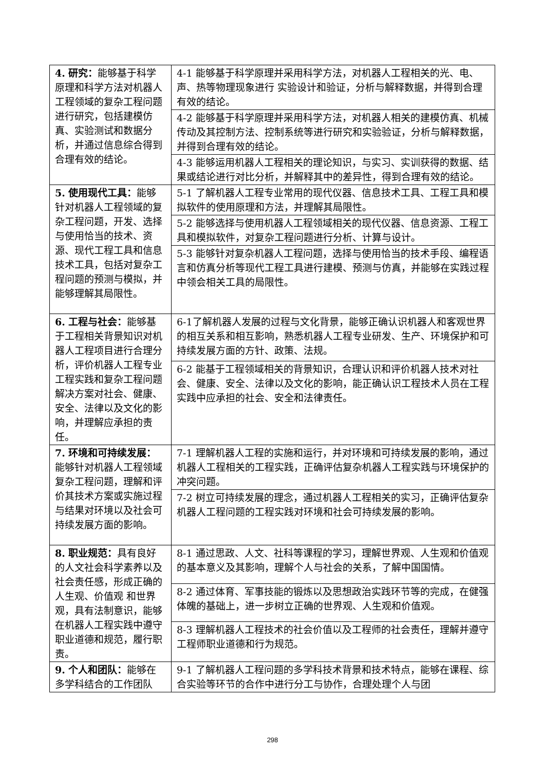| 4. 研究： 能够基于科学原理和科学方法对机器人工程领域的复杂工程问题进行研究，包括建模仿真、实验测试和数据分析，并通过信息综合得到合理有效的结论。 | 4-1 能够基于科学原理并采用科学方法，对机器人工程相关的光、电、声、热等物理现象进行 实验设计和验证，分析与解释数据，并得到合理有效的结论。 |
| | 4-2 能够基于科学原理并采用科学方法，对机器人相关的建模仿真、机械传动及其控制方法、控制系统等进行研究和实验验证，分析与解释数据，并得到合理有效的结论。 |
| | 4-3 能够运用机器人工程相关的理论知识，与实习、实训获得的数据、结果或结论进行对比分析，并解释其中的差异性，得到合理有效的结论。 |
| 5. 使用现代工具： 能够针对机器人工程领域的复杂工程问题，开发、选择与使用恰当的技术、资源、现代工程工具和信息技术工具，包括对复杂工程问题的预测与模拟，并能够理解其局限性。 | 5-1 了解机器人工程专业常用的现代仪器、信息技术工具、工程工具和模拟软件的使用原理和方法，并理解其局限性。 |
| | 5-2 能够选择与使用机器人工程领域相关的现代仪器、信息资源、工程工具和模拟软件，对复杂工程问题进行分析、计算与设计。 |
| | 5-3 能够针对复杂机器人工程问题，选择与使用恰当的技术手段、编程语言和仿真分析等现代工程工具进行建模、预测与仿真，并能够在实践过程中领会相关工具的局限性。 |
| 6. 工程与社会： 能够基于工程相关背景知识对机器人工程项目进行合理分析，评价机器人工程专业工程实践和复杂工程问题解决方案对社会、健康、安全、法律以及文化的影响，并理解应承担的责任。 | 6-1了解机器人发展的过程与文化背景，能够正确认识机器人和客观世界的相互关系和相互影响，熟悉机器人工程专业研发、生产、环境保护和可持续发展方面的方针、政策、法规。 |
| | 6-2 能基于工程领域相关的背景知识，合理认识和评价机器人技术对社会、健康、安全、法律以及文化的影响，能正确认识工程技术人员在工程实践中应承担的社会、安全和法律责任。 |
| 7. 环境和可持续发展： 能够针对机器人工程领域复杂工程问题，理解和评价其技术方案或实施过程与结果对环境以及社会可持续发展方面的影响。 | 7-1 理解机器人工程的实施和运行，并对环境和可持续发展的影响，通过机器人工程相关的工程实践，正确评估复杂机器人工程实践与环境保护的冲突问题。 |
| | 7-2 树立可持续发展的理念，通过机器人工程相关的实习，正确评估复杂机器人工程问题的工程实践对环境和社会可持续发展的影响。 |
| 8. 职业规范： 具有良好的人文社会科学素养以及社会责任感，形成正确的人生观、价值观 和世界观，具有法制意识，能够在机器人工程实践中遵守职业道德和规范，履行职责。 | 8-1 通过思政、人文、社科等课程的学习，理解世界观、人生观和价值观的基本意义及其影响，理解个人与社会的关系，了解中国国情。 |
| | 8-2 通过体育、军事技能的锻炼以及思想政治实践环节等的完成，在健强体魄的基础上，进一步树立正确的世界观、人生观和价值观。 |
| | 8-3 理解机器人工程技术的社会价值以及工程师的社会责任，理解并遵守工程师职业道德和行为规范。 |
| 9. 个人和团队： 能够在多学科结合的工作团队 | 9-1 了解机器人工程问题的多学科技术背景和技术特点，能够在课程、综合实验等环节的合作中进行分工与协作，合理处理个人与团 |
298